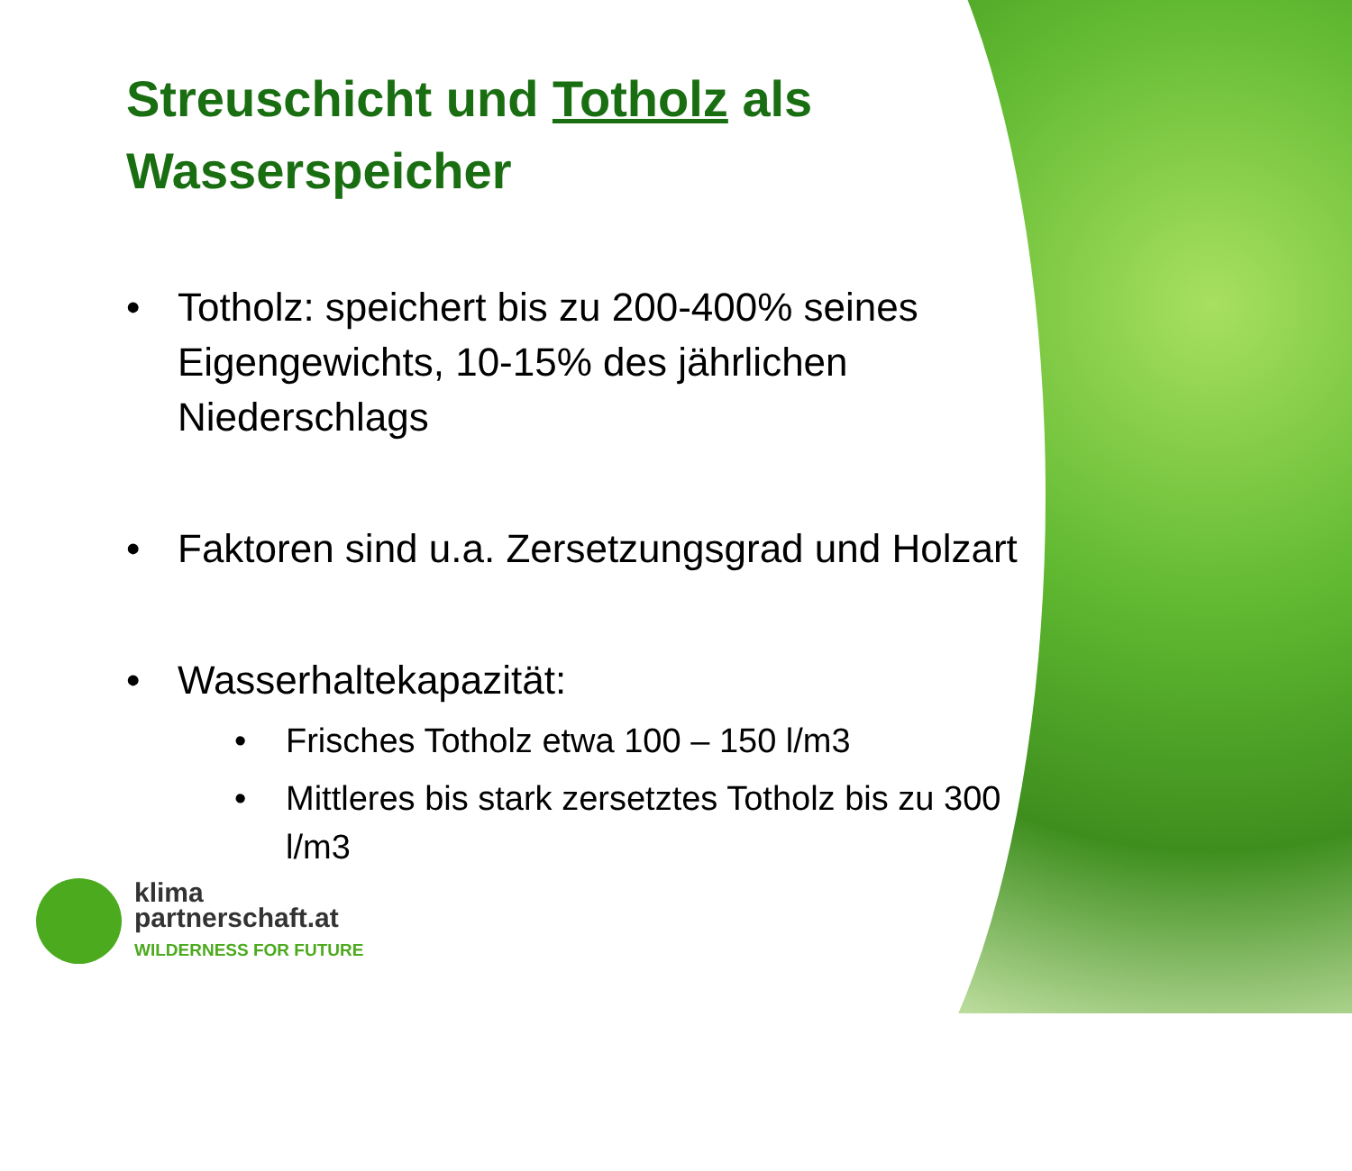Streuschicht und Totholz als Wasserspeicher
• Totholz: speichert bis zu 200-400% seines Eigengewichts, 10-15% des jährlichen Niederschlags
• Faktoren sind u.a. Zersetzungsgrad und Holzart
• Wasserhaltekapazität:
• Frisches Totholz etwa 100 – 150 l/m3
• Mittleres bis stark zersetztes Totholz bis zu 300 l/m3
klima
partnerschaft.at
WILDERNESS FOR FUTURE